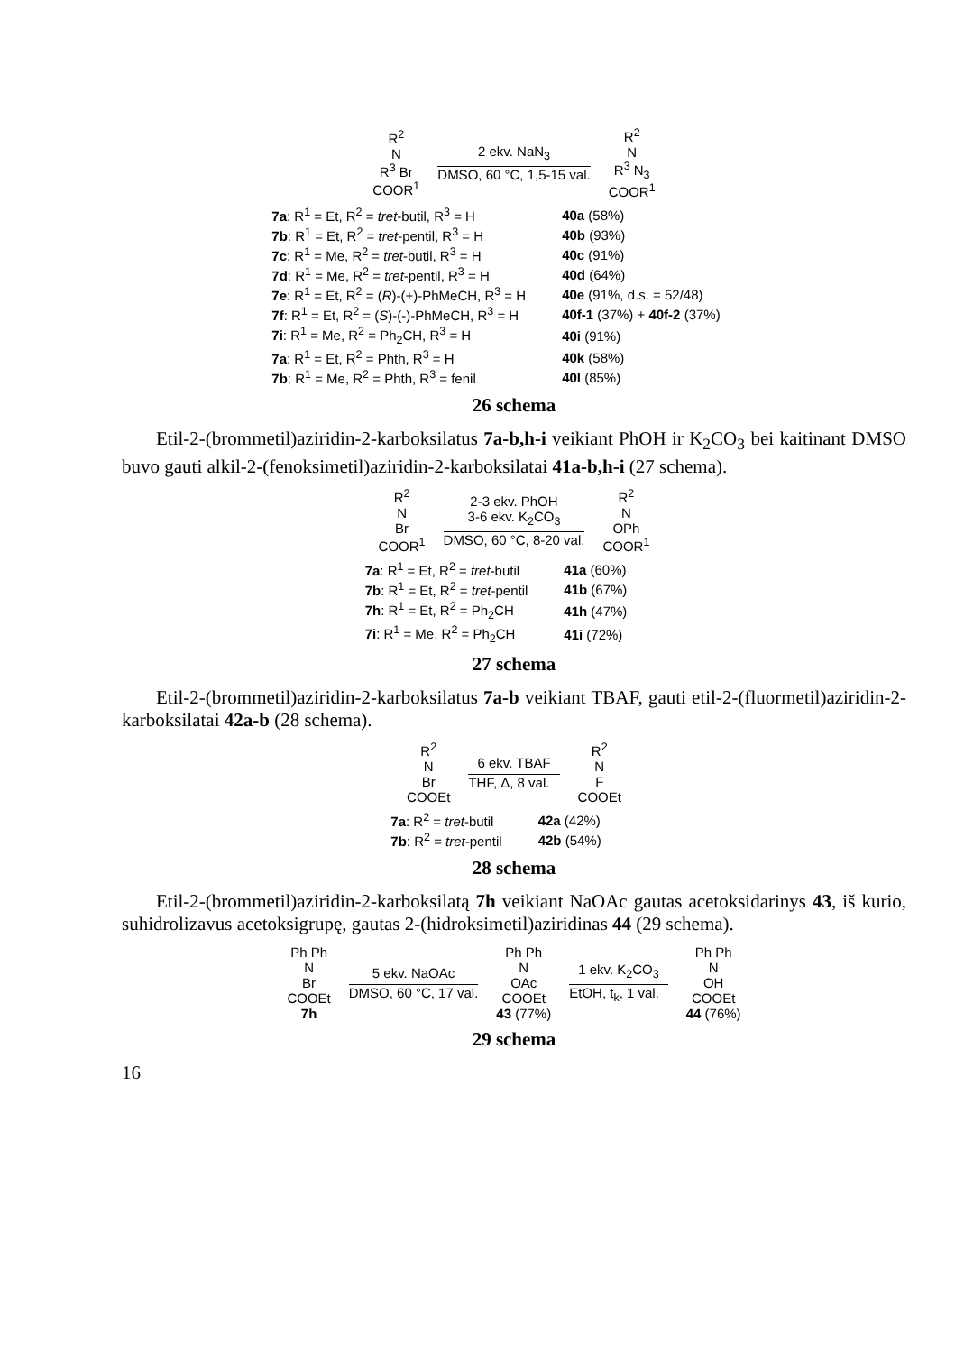R<sup>2</sup>
N
R<sup>3</sup> Br
COOR<sup>1</sup>
2 ekv. NaN<sub>3</sub>
DMSO, 60 °C, 1,5-15 val.
R<sup>2</sup>
N
R<sup>3</sup> N<sub>3</sub>
COOR<sup>1</sup>
| 7a : R<sup>1</sup> = Et, R<sup>2</sup> = tret -butil, R<sup>3</sup> = H | 40a (58%) |
| 7b : R<sup>1</sup> = Et, R<sup>2</sup> = tret -pentil, R<sup>3</sup> = H | 40b (93%) |
| 7c : R<sup>1</sup> = Me, R<sup>2</sup> = tret -butil, R<sup>3</sup> = H | 40c (91%) |
| 7d : R<sup>1</sup> = Me, R<sup>2</sup> = tret -pentil, R<sup>3</sup> = H | 40d (64%) |
| 7e : R<sup>1</sup> = Et, R<sup>2</sup> = ( R )-(+)-PhMeCH, R<sup>3</sup> = H | 40e (91%, d.s. = 52/48) |
| 7f : R<sup>1</sup> = Et, R<sup>2</sup> = ( S )-(-)-PhMeCH, R<sup>3</sup> = H | 40f-1 (37%) + 40f-2 (37%) |
| 7i : R<sup>1</sup> = Me, R<sup>2</sup> = Ph<sub>2</sub>CH, R<sup>3</sup> = H | 40i (91%) |
| 7a : R<sup>1</sup> = Et, R<sup>2</sup> = Phth, R<sup>3</sup> = H | 40k (58%) |
| 7b : R<sup>1</sup> = Me, R<sup>2</sup> = Phth, R<sup>3</sup> = fenil | 40l (85%) |
26 schema
Etil-2-(brommetil)aziridin-2-karboksilatus 7a-b,h-i veikiant PhOH ir K<sub>2</sub>CO<sub>3</sub> bei kaitinant DMSO buvo gauti alkil-2-(fenoksimetil)aziridin-2-karboksilatai 41a-b,h-i (27 schema).
R<sup>2</sup>
N
Br
COOR<sup>1</sup>
2-3 ekv. PhOH
3-6 ekv. K<sub>2</sub>CO<sub>3</sub>
DMSO, 60 °C, 8-20 val.
R<sup>2</sup>
N
OPh
COOR<sup>1</sup>
| 7a : R<sup>1</sup> = Et, R<sup>2</sup> = tret -butil | 41a (60%) |
| 7b : R<sup>1</sup> = Et, R<sup>2</sup> = tret -pentil | 41b (67%) |
| 7h : R<sup>1</sup> = Et, R<sup>2</sup> = Ph<sub>2</sub>CH | 41h (47%) |
| 7i : R<sup>1</sup> = Me, R<sup>2</sup> = Ph<sub>2</sub>CH | 41i (72%) |
27 schema
Etil-2-(brommetil)aziridin-2-karboksilatus 7a-b veikiant TBAF, gauti etil-2-(fluormetil)aziridin-2-karboksilatai 42a-b (28 schema).
R<sup>2</sup>
N
Br
COOEt
6 ekv. TBAF
THF, Δ, 8 val.
R<sup>2</sup>
N
F
COOEt
| 7a : R<sup>2</sup> = tret -butil | 42a (42%) |
| 7b : R<sup>2</sup> = tret -pentil | 42b (54%) |
28 schema
Etil-2-(brommetil)aziridin-2-karboksilatą 7h veikiant NaOAc gautas acetoksidarinys 43, iš kurio, suhidrolizavus acetoksigrupę, gautas 2-(hidroksimetil)aziridinas 44 (29 schema).
Ph Ph
N
Br
COOEt
7h
5 ekv. NaOAc
DMSO, 60 °C, 17 val.
Ph Ph
N
OAc
COOEt
43 (77%)
1 ekv. K<sub>2</sub>CO<sub>3</sub>
EtOH, t<sub>k</sub>, 1 val.
Ph Ph
N
OH
COOEt
44 (76%)
29 schema
16